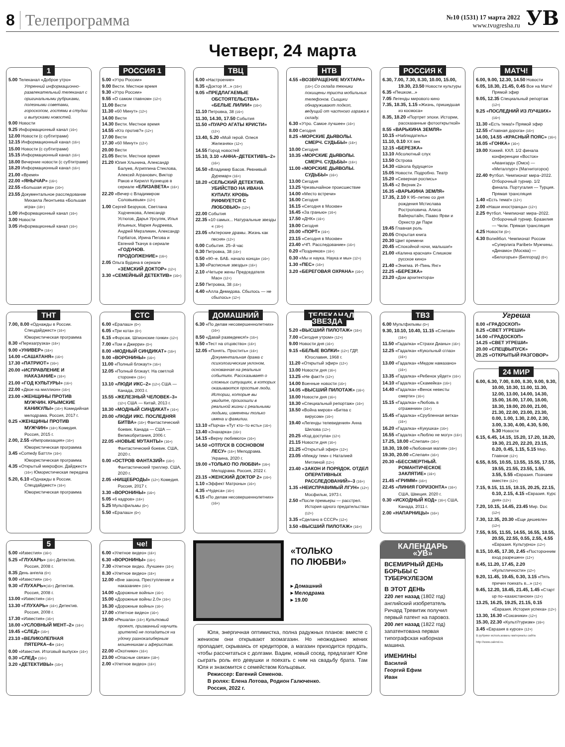8
Телепрограмма
№10 (1531) 17 марта 2022
www.tvugresha.ru
УВ
Четверг, 24 марта
1
5.00 Телеканал «Доброе утро» Утренний информационно-развлекательный телеканал с оригинальными рубриками, полезными советами, гороскопом, гостями в студии и выпусками новостей.
9.00 Новости
9.25 Информационный канал (16+)
12.00 Новости (с субтитрами)
12.15 Информационный канал (16+)
15.00 Новости (с субтитрами)
15.15 Информационный канал (16+)
18.00 Вечерние новости (с субтитрами)
18.20 Информационный канал (16+)
21.00 «Время»
22.00 «ЯНЫЧАР» (16+)
22.55 «Большая игра» (16+)
23.55 Документальное расследование Михаила Леонтьева «Большая игра» (18+)
1.00 Информационный канал (16+)
3.00 Новости
3.05 Информационный канал (16+)
РОССИЯ 1
5.00 «Утро России»
9.00 Вести. Местное время
9.30 «Утро России»
9.55 «О самом главном» (12+)
11.00 Вести
11.30 «60 Минут» (12+)
14.00 Вести
14.30 Вести. Местное время
14.55 «Кто против?» (12+)
17.00 Вести
17.30 «60 Минут» (12+)
20.00 Вести
21.05 Вести. Местное время
21.20 Юлия Хлынина, Александр Балуев, Агриппина Стеклова, Алексей Агранович, Виктор Раков и Кирилл Кузнецов в сериале «ЕЛИЗАВЕТА» (16+)
22.20 «Вечер с Владимиром Соловьевым» (12+)
1.00 Сергей Безруков, Светлана Ходченкова, Александр Устюгов, Дарья Урсуляк, Илья Ильиных, Мария Андреева, Андрей Мерзликин, Александр Горбатов, Ирина Пегова и Евгений Ткачук в сериале «ГОДУНОВ. ПРОДОЛЖЕНИЕ» (16+)
2.05 Ольга Будина в сериале «ЗЕМСКИЙ ДОКТОР» (12+)
3.30 «СЕМЕЙНЫЙ ДЕТЕКТИВ» (16+)
ТВЦ
6.00 «Настроение»
8.35 «Доктор И...» (16+)
9.05 «ПРЕДЛАГАЕМЫЕ ОБСТОЯТЕЛЬСТВА» «БЕЛЫЕ ЛИЛИИ» (16+)
11.10 Петровка, 38 (16+)
11.30, 14.30, 17.50 События
11.50 «ПУАРО АГАТЫ КРИСТИ» (12+)
13.40, 5.20 «Мой герой. Олеся Железняк» (12+)
14.55 Город новостей
15.10, 3.10 «АННА–ДЕТЕКТИВЪ–2» (16+)
16.50 «Владимир Басов. Ревнивый Дуремар» (16+)
18.20 «СЕЛЬСКИЙ ДЕТЕКТИВ. УБИЙСТВО НА ИВАНА КУПАЛУ. КРОВЬ РИФМУЕТСЯ С ЛЮБОВЬЮ» (12+)
22.00 События
22.35 «10 самых... Натуральные звезды « (16+)
23.05 «Актерские драмы. Жизнь как песня» (12+)
0.00 События. 25–й час
0.30 Петровка, 38 (16+)
0.50 «90–е. БАБ. начало конца» (16+)
1.30 «Расписные звезды» (16+)
2.10 «Четыре жены Председателя Мао» (12+)
2.50 Петровка, 38 (16+)
4.40 «Алла Демидова. Сбылось — не сбылось» (12+)
НТВ
4.55 «ВОЗВРАЩЕНИЕ МУХТАРА» (16+) Со склада техники похищены триста мобильных телефонов. Сыщики обнаруживают подкоп, ведущий от частного гаража к складу.
6.30 «Утро. Самое лучшее» (16+)
8.00 Сегодня
8.25 «МОРСКИЕ ДЬЯВОЛЫ. СМЕРЧ. СУДЬБЫ» (16+)
10.00 Сегодня
10.35 «МОРСКИЕ ДЬЯВОЛЫ. СМЕРЧ. СУДЬБЫ» (16+)
11.00 «МОРСКИЕ ДЬЯВОЛЫ. СУДЬБЫ» (16+)
13.00 Сегодня
13.25 Чрезвычайное происшествие
14.00 «Место встречи»
16.00 Сегодня
16.15 «Сегодня в Москве»
16.45 «За гранью» (16+)
17.50 «ДНК» (16+)
19.00 Сегодня
20.00 «ПОРТ» (16+)
23.15 «Сегодня в Москве»
23.40 «ЧП. Расследование» (16+)
0.20 «Поздняков» (16+)
0.30 «Мы и наука. Наука и мы» (12+)
1.30 «ПЕС» (16+)
3.20 «БЕРЕГОВАЯ ОХРАНА» (16+)
РОССИЯ К
6.30, 7.00, 7.30, 8.30, 10.00, 15.00, 19.30, 23.50 Новости культуры
6.35 «Пешком...»
7.05 Легенды мирового кино
7.35, 18.35, 1.15 «Жизнь, пришедшая из космоса»
8.35, 18.20 «Портрет эпохи. Истории, рассказанные фотооткрыткой»
8.55 «ВАРЬКИНА ЗЕМЛЯ»
10.15 «Наблюдатель»
11.10, 0.10 ХХ век
12.15 «БЕРЕЗКА»
13.10 Абсолютный слух
13.50 Острова
14.30 «Школа будущего»
15.05 Новости. Подробно. Театр
15.20 «Северная роспись»
15.45 «2 Верник 2»
16.35 «ВАРЬКИНА ЗЕМЛЯ»
17.35, 2.10 К 95–летию со дня рождения Мстислава Ростроповича. Алиса Вайерштайн, Пааво Ярви и Оркестр де Пари
19.45 Главная роль
20.05 Открытая книга
20.30 Цвет времени
20.45 «Спокойной ночи, малыши!»
21.00 «Калина красная» Слишком русское кино»
21.40 «Энигма. И–Пинь Янг»
22.25 «БЕРЕЗКА»
23.20 «Дом архитектора»
МАТЧ!
6.00, 9.00, 12.30, 14.50 Новости
6.05, 18.30, 21.45, 0.45 Все на Матч! Прямой эфир
9.05, 12.35 Специальный репортаж (12+)
9.25 «ПОСЛЕДНИЙ ИЗ ЛУЧШИХ» (16+)
11.30 «Есть тема!» Прямой эфир
12.55 «Главная дорога» (16+)
14.00, 14.55 «КРАСНЫЙ ПОЯС» (16+)
16.05 «ГОНКА» (16+)
19.00 Хоккей. КХЛ. 1/2 финала конференции «Восток» «Авангард» (Омск) — «Металлург» (Магнитогорск)
22.40 Футбол. Чемпионат мира–2022. Отборочный турнир. 1/2 финала. Португалия — Турция. Прямая трансляция
1.40 «Есть тема!» (12+)
2.00 «Наши иностранцы» (12+)
2.25 Футбол. Чемпионат мира–2022. Отборочный турнир. Бразилия — Чили. Прямая трансляция
4.25 Новости (0+)
4.30 Волейбол. Чемпионат России «Суперлига Paribet» Мужчины. «Динамо» (Москва) — «Белогорье» (Белгород) (0+)
ТНТ
7.00, 8.00 «Однажды в России. Спецдайджест» (16+) Юмористическая программа
8.30 «Перезагрузка» (16+)
9.00 «УНИВЕР» (16+)
14.00 «САШАТАНЯ» (16+)
17.30 «ПАТРИОТ» (16+)
20.00 «ИСПРАВЛЕНИЕ И НАКАЗАНИЕ» (16+)
21.00 «ГОД КУЛЬТУРЫ» (16+)
22.00 «Двое на миллион» (16+)
23.00 «ЖЕНЩИНЫ ПРОТИВ МУЖЧИН. КРЫМСКИЕ КАНИКУЛЫ» (16+) Комедийная мелодрама. Россия, 2017 г.
0.25 «ЖЕНЩИНЫ ПРОТИВ МУЖЧИН» (18+) Комедия. Россия, 2015 г.
2.00, 2.55 «Импровизация» (16+) Юмористическая программа
3.45 «Comedy Баттл» (16+) Юмористическая программа
4.35 «Открытый микрофон. Дайджест» (16+) Юмористическая передача
5.20, 6.10 «Однажды в России. Спецдайджест» (16+) Юмористическая программа
СТС
6.00 «Ералаш» (0+)
6.05 «Три кота» (0+)
6.15 «Форсаж. Шпионские гонки» (12+)
7.00 «Том и Джерри» (0+)
8.00 «МОДНЫЙ СИНДИКАТ» (16+)
9.00 «ВОРОНИНЫ» (16+)
11.00 «Полный блэкаут» (16+)
12.05 «Полный блэкаут. На светлой стороне» (16+)
13.10 «ЛЮДИ ИКС–2» (12+) США — Канада, 2003 г.
15.55 «ЖЕЛЕЗНЫЙ ЧЕЛОВЕК–3» (12+) США — Китай, 2013 г.
18.30 «МОДНЫЙ СИНДИКАТ» (16+)
20.00 «ЛЮДИ ИКС. ПОСЛЕДНЯЯ БИТВА» (16+) Фантастический боевик. Канада — США — Великобритания, 2006 г.
22.05 «НОВЫЕ МУТАНТЫ» (16+) Фантастический боевик. США, 2020 г.
0.00 «ОСТРОВ ФАНТАЗИЙ» (16+) Фантастический триллер. США, 2020 г.
2.05 «НИЩЕБРОДЫ» (12+) Комедия. Россия, 2017 г.
3.30 «ВОРОНИНЫ» (16+)
5.05 «6 кадров» (16+)
5.25 Мультфильмы (0+)
5.50 «Ералаш» (0+)
ДОМАШНИЙ
6.30 «По делам несовершеннолетних» (16+)
8.50 «Давай разведемся!» (16+)
9.50 «Тест на отцовство» (16+)
12.05 «Понять. Простить» (16+) Документальная драма с психологическим уклоном, основанная на реальных событиях. Рассказывает о сложных ситуациях, в которых оказываются простые люди. Истории, которые вы увидите, произошли в реальной жизни с реальными людьми, изменены только имена и фамилии.
13.10 «Порча» «Тут кто–то есть» (16+)
13.40 «Знахарка» (16+)
14.15 «Верну любимого» (16+)
14.50 «ОТПУСК В СОСНОВОМ ЛЕСУ» (16+) Мелодрама. Украина, 2020 г.
19.00 «ТОЛЬКО ПО ЛЮБВИ» (16+) Мелодрама. Россия, 2022 г.
23.15 «ЖЕНСКИЙ ДОКТОР 2» (16+)
1.10 «Эффект Матроны» (16+)
4.35 «Чудеса» (16+)
6.15 «По делам несовершеннолетних» (16+)
ТЕЛЕКАНАЛ ЗВЕЗДА
5.20 «ВЫСШИЙ ПИЛОТАЖ» (16+)
7.00 «Сегодня утром» (12+)
9.00 Новости дня (16+)
9.15 «БЕЛЫЕ ВОЛКИ» (12+) ГДР, Югославия, 1968 г.
11.20 «Открытый эфир» (12+)
13.00 Новости дня (16+)
13.25 «Не факт!» (12+)
14.00 Военные новости (16+)
14.05 «ВЫСШИЙ ПИЛОТАЖ» (16+)
18.00 Новости дня (16+)
18.30 «Специальный репортаж» (16+)
18.50 «Война миров» «Битва с вирусом» (16+)
19.40 «Легенды телевидения» Анна Шилова (12+)
20.25 «Код доступа» (12+)
21.15 Новости дня (16+)
21.25 «Открытый эфир» (12+)
23.05 «Между тем» с Наталией Метлиной (12+)
23.40 «ЗАКОН И ПОРЯДОК. ОТДЕЛ ОПЕРАТИВНЫХ РАССЛЕДОВАНИЙ»–3 (16+)
1.35 «НЕИСПРАВИМЫЙ ЛГУН» (12+) Мосфильм, 1973 г.
2.50 «После премьеры — расстрел. История одного предательства» (12+)
3.35 «Сделано в СССР» (12+)
3.50 «ВЫСШИЙ ПИЛОТАЖ» (16+)
ТВ3
6.00 Мультфильмы (0+)
9.30, 10.10, 10.40, 11.15 «Слепая» (16+)
11.50 «Гадалка» «Страхи Дианы» (16+)
12.25 «Гадалка» «Кукольный сглаз» (16+)
13.00 «Гадалка» «Медом намазано» (16+)
13.35 «Гадалка» «Ребенок уйдет» (16+)
14.10 «Гадалка» «Скамейка» (16+)
14.40 «Гадалка» «Венок невесты смерти» (16+)
15.15 «Гадалка» «Любовь в отражении» (16+)
15.45 «Гадалка» «Срубленная ветка» (16+)
16.20 «Гадалка» «Кукушка» (16+)
16.55 «Гадалка» «Люблю не могу» (16+)
17.25, 18.00 «Слепая» (16+)
18.30, 19.00 «Любовная магия» (16+)
19.30, 20.00 «Слепая» (16+)
20.30 «БЕССМЕРТНЫЙ. РОМАНТИЧЕСКОЕ ЗАКЛЯТИЕ» (16+)
21.45 «ГРИММ» (16+)
22.45 «ЛИНИЯ ГОРИЗОНТА» (16+) США, Швеция. 2020 г.
0.30 «ИСХОДНЫЙ КОД» (16+) США, Канада, 2011 г.
2.00 «НАПАРНИЦЫ» (16+)
Угреша
8.00 «ГРАДОСКОП»
8.25 «СВЕТ УГРЕШИ»
14.00 «ГРАДОСКОП»
14.25 «СВЕТ УГРЕШИ»
20.00 «СПЕЦВЫПУСК»
20.25 «ОТКРЫТЫЙ РАЗГОВОР»
24 МИР
6.00, 6.30, 7.00, 8.00, 8.30, 9.00, 9.30, 10.00, 10.30, 11.00, 11.30, 12.00, 13.00, 14.00, 14.30, 15.00, 16.00, 17.00, 18.00, 18.30, 19.00, 20.00, 21.00, 21.30, 22.00, 23.00, 23.30, 0.00, 1.00, 1.30, 2.00, 2.30, 3.00, 3.30, 4.00, 4.30, 5.00, 5.30 Новости
6.15, 6.45, 14.15, 15.20, 17.20, 18.20, 19.30, 21.20, 22.20, 23.15, 0.20, 0.45, 1.15, 5.15 Мир. Главное (12+)
6.55, 8.55, 10.55, 13.55, 15.55, 17.55, 19.55, 21.55, 23.55, 1.55, 3.55, 5.55 «Евразия. Познаем вместе» (12+)
7.15, 9.15, 11.15, 18.15, 20.25, 22.15, 0.10, 2.15, 4.15 «Евразия. Курс дня» (12+)
7.20, 10.15, 14.45, 23.45 Мир. Doc (12+)
7.30, 12.35, 20.30 «Еще дешевле» (12+)
7.55, 9.55, 11.55, 14.55, 16.55, 18.55, 20.55, 22.55, 0.55, 2.55, 4.55 «Евразия. Культурно» (12+)
8.15, 10.45, 17.30, 2.45 «Посторонним вход разрешен» (12+)
8.45, 11.20, 17.45, 2.20 «Культличности» (12+)
9.20, 11.45, 19.45, 0.30, 3.15 «Пять причин поехать в...» (12+)
9.45, 12.20, 18.45, 21.45, 1.45 «Старт up по–казахстански» (12+)
13.25, 16.25, 19.25, 21.15, 0.15 «Евразия. История успеха» (12+)
13.30, 16.30 «Союзники» (12+)
15.30, 22.30 «Культ//туризм» (16+)
3.45 «Евразия в курсе» (12+)
В рубрике использованы материалы сайта http://www.calend.ru.
5
5.00 «Известия» (16+)
5.25 «ГЛУХАРЬ» (16+) Детектив. Россия, 2008 г.
8.35 День ангела (0+)
9.00 «Известия» (16+)
9.30 «ГЛУХАРЬ»(16+) Детектив. Россия, 2008 г.
13.00 «Известия» (16+)
13.30 «ГЛУХАРЬ» (16+) Детектив. Россия, 2008 г.
17.30 «Известия» (16+)
18.00 «УСЛОВНЫЙ МЕНТ–2» (16+)
19.45 «СЛЕД» (16+)
23.10 «ВЕЛИКОЛЕПНАЯ ПЯТЕРКА–4» (16+)
0.00 «Известия. Итоговый выпуск» (16+)
0.30 «СЛЕД» (16+)
3.20 «ДЕТЕКТИВЫ» (16+)
че!
6.00 «Улетное видео» (16+)
6.30 «ВОРОНИНЫ» (16+)
7.30 «Улетное видео. Лучшее» (16+)
8.30 «Улетное видео» (16+)
12.00 «Вне закона. Преступление и наказание» (16+)
14.00 «Дорожные войны» (16+)
15.00 «Дорожные войны 2.0» (16+)
16.30 «Дорожные войны» (16+)
17.00 «Улетное видео» (16+)
19.00 «Решала» (16+) Культовый проект, призванный научить зрителей не попадаться на удочку разнокалиберным мошенникам и аферистам.
22.00 «Охотники» (16+)
23.00 «Опасные связи» (18+)
2.00 «Улетное видео» (16+)
«ТОЛЬКО
ПО ЛЮБВИ»
▸ Домашний
▸ Мелодрама
▸ 19.00
Юля, энергичная оптимистка, полна радужных планов: вместе с женихом они открывают зоомагазин. Но неожиданно жених пропадает, скрываясь от кредиторов, а магазин приходится продать, чтобы рассчитаться с долгами. Вадим, новый сосед, предлагает Юле сыграть роль его девушки и поехать с ним на свадьбу брата. Там Юля и знакомится с семейством Кольцовых.
Режиссер: Евгений Семенов.
В ролях: Елена Лотова, Родион Галюченко.
Россия, 2022 г.
КАЛЕНДАРЬ
«УВ»
ВСЕМИРНЫЙ ДЕНЬ БОРЬБЫ С ТУБЕРКУЛЕЗОМ
В ЭТОТ ДЕНЬ
220 лет назад (1802 год) английский изобретатель Ричард Тревитик получил первый патент на паровоз.
200 лет назад (1822 год) запатентована первая типографская наборная машина.
ИМЕНИНЫ
Василий
Георгий Ефим
Иван